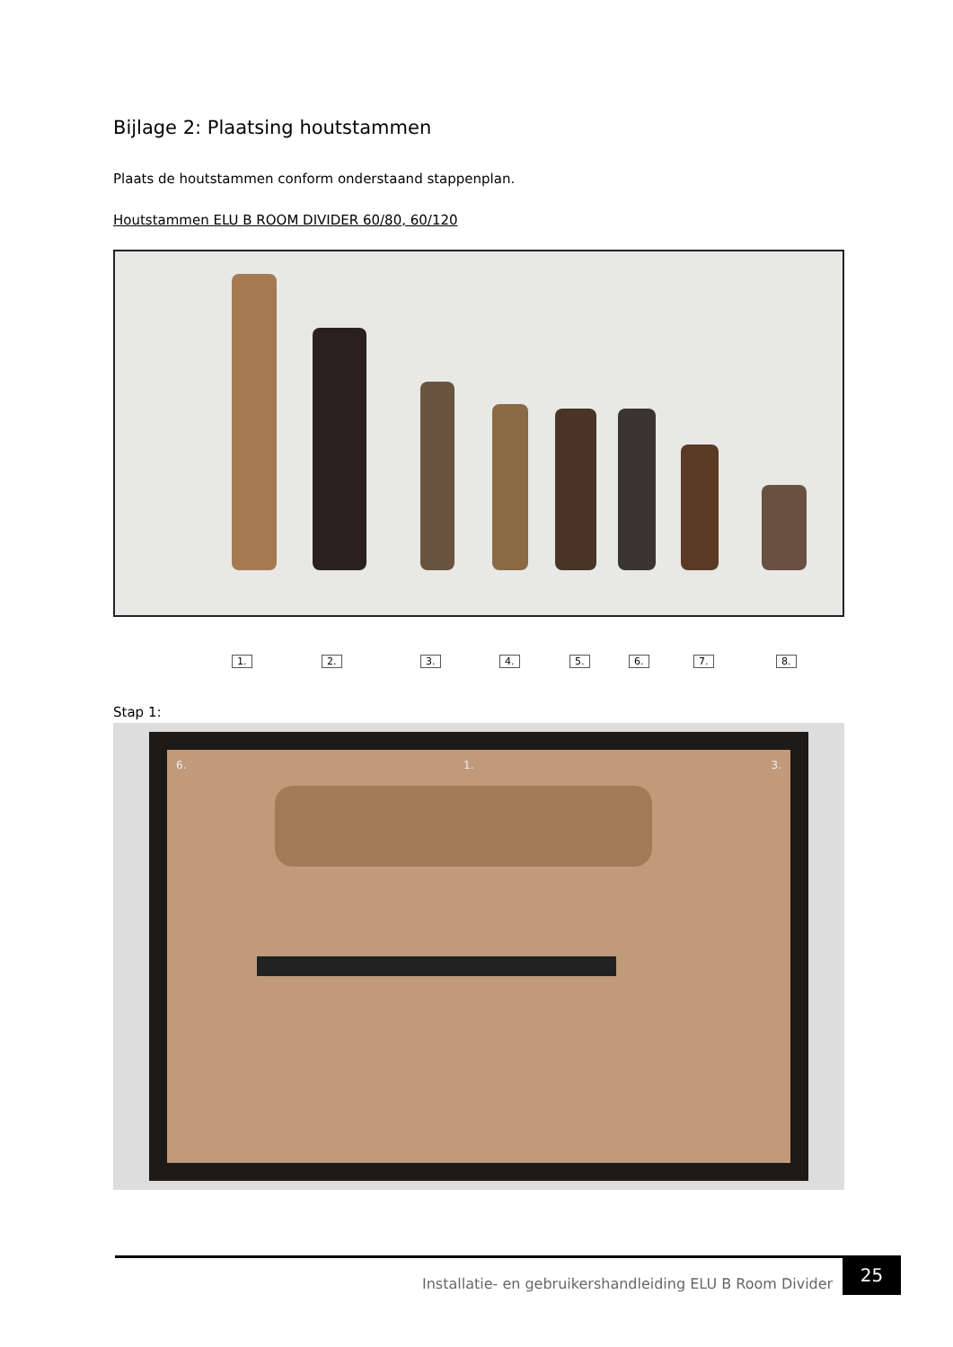Bijlage 2: Plaatsing houtstammen
Plaats de houtstammen conform onderstaand stappenplan.
Houtstammen ELU B ROOM DIVIDER 60/80, 60/120
1. 2. 3. 4. 5. 6. 7. 8.
Stap 1:
6. 1. 3.
Installatie- en gebruikershandleiding ELU B Room Divider
25